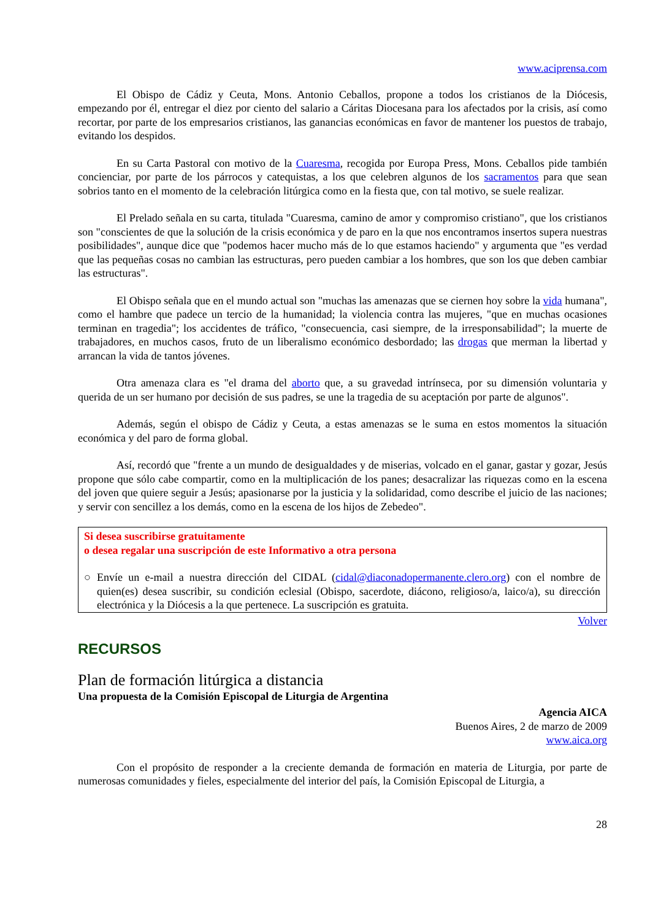www.aciprensa.com
El Obispo de Cádiz y Ceuta, Mons. Antonio Ceballos, propone a todos los cristianos de la Diócesis, empezando por él, entregar el diez por ciento del salario a Cáritas Diocesana para los afectados por la crisis, así como recortar, por parte de los empresarios cristianos, las ganancias económicas en favor de mantener los puestos de trabajo, evitando los despidos.
En su Carta Pastoral con motivo de la Cuaresma, recogida por Europa Press, Mons. Ceballos pide también concienciar, por parte de los párrocos y catequistas, a los que celebren algunos de los sacramentos para que sean sobrios tanto en el momento de la celebración litúrgica como en la fiesta que, con tal motivo, se suele realizar.
El Prelado señala en su carta, titulada "Cuaresma, camino de amor y compromiso cristiano", que los cristianos son "conscientes de que la solución de la crisis económica y de paro en la que nos encontramos insertos supera nuestras posibilidades", aunque dice que "podemos hacer mucho más de lo que estamos haciendo" y argumenta que "es verdad que las pequeñas cosas no cambian las estructuras, pero pueden cambiar a los hombres, que son los que deben cambiar las estructuras".
El Obispo señala que en el mundo actual son "muchas las amenazas que se ciernen hoy sobre la vida humana", como el hambre que padece un tercio de la humanidad; la violencia contra las mujeres, "que en muchas ocasiones terminan en tragedia"; los accidentes de tráfico, "consecuencia, casi siempre, de la irresponsabilidad"; la muerte de trabajadores, en muchos casos, fruto de un liberalismo económico desbordado; las drogas que merman la libertad y arrancan la vida de tantos jóvenes.
Otra amenaza clara es "el drama del aborto que, a su gravedad intrínseca, por su dimensión voluntaria y querida de un ser humano por decisión de sus padres, se une la tragedia de su aceptación por parte de algunos".
Además, según el obispo de Cádiz y Ceuta, a estas amenazas se le suma en estos momentos la situación económica y del paro de forma global.
Así, recordó que "frente a un mundo de desigualdades y de miserias, volcado en el ganar, gastar y gozar, Jesús propone que sólo cabe compartir, como en la multiplicación de los panes; desacralizar las riquezas como en la escena del joven que quiere seguir a Jesús; apasionarse por la justicia y la solidaridad, como describe el juicio de las naciones; y servir con sencillez a los demás, como en la escena de los hijos de Zebedeo".
Si desea suscribirse gratuitamente
o desea regalar una suscripción de este Informativo a otra persona
○ Envíe un e-mail a nuestra dirección del CIDAL (cidal@diaconadopermanente.clero.org) con el nombre de quien(es) desea suscribir, su condición eclesial (Obispo, sacerdote, diácono, religioso/a, laico/a), su dirección electrónica y la Diócesis a la que pertenece. La suscripción es gratuita.
Volver
RECURSOS
Plan de formación litúrgica a distancia
Una propuesta de la Comisión Episcopal de Liturgia de Argentina
Agencia AICA
Buenos Aires, 2 de marzo de 2009
www.aica.org
Con el propósito de responder a la creciente demanda de formación en materia de Liturgia, por parte de numerosas comunidades y fieles, especialmente del interior del país, la Comisión Episcopal de Liturgia, a
28